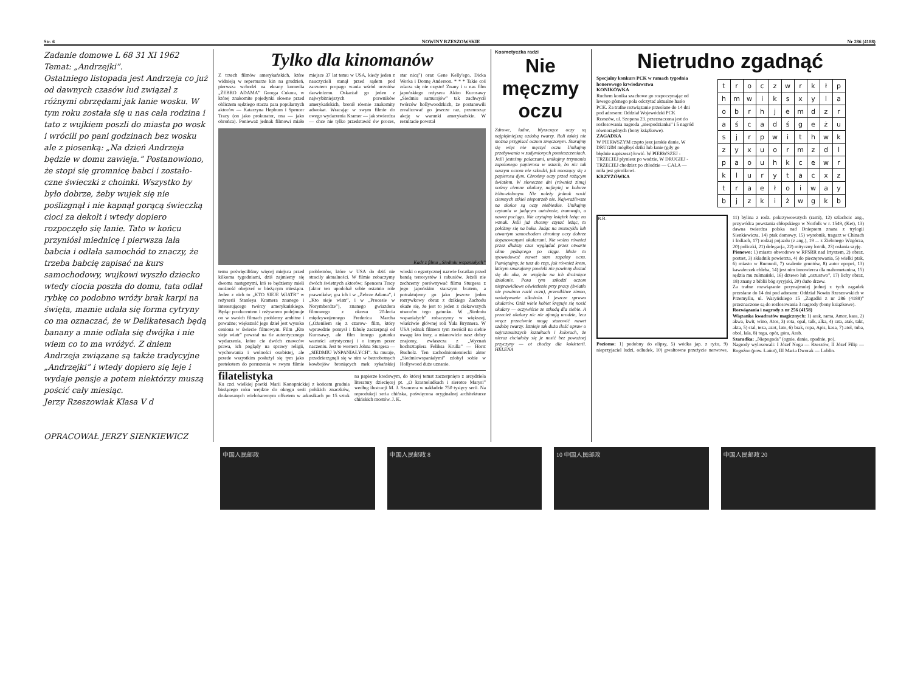Str. 6 NOWINY RZESZOWSKIE Nr 286 (4188)
Zadanie domowe L 68 31 XI 1962
Temat: „Andrzejki”.
Ostatniego listopada jest Andrzeja co już od dawnych czasów lud związał z różnymi obrzędami jak lanie wosku. W tym roku została się u nas cała rodzina i tato z wujkiem poszli do miasta po wosk i wrócili po pani godzinach bez wosku ale z piosenką: „Na dzień Andrzeja będzie w domu zawieja.” Postanowiono, że stopi się gromnicę babci i zostało-czne świeczki z choinki. Wszystko by było dobrze, żeby wujek się nie poślizgnął i nie kapnął gorącą świeczką cioci za dekolt i wtedy dopiero rozpoczęło się lanie. Tato w końcu przyniósł miednicę i pierwsza lała babcia i odlała samochód to znaczy, że trzeba babcię zapisać na kurs samochodowy, wujkowi wyszło dziecko wtedy ciocia poszła do domu, tata odlał rybkę co podobno wróży brak karpi na święta, mamie udała się forma cytryny co ma oznaczać, że w Delikatesach będą banany a mnie odlała się dwójka i nie wiem co to ma wróżyć. Z dniem Andrzeja związane są także tradycyjne „Andrzejki” i wtedy dopiero się leje i wydaje pensje a potem niektórzy muszą pościć cały miesiąc.
Jerzy Rzeszowiak Klasa V d
OPRACOWAŁ JERZY SIENKIEWICZ
Tylko dla kinomanów
Z trzech filmów amerykańskich, które widnieją w repertuarze kin na grudzień, pierwsza wchodzi na ekrany komedia „ŻEBRO ADAMA” Georga Cukora, w której znakomite pojedynki słowne przed obliczem sędziego stacza para popularnych aktorów — Katarzyna Hepburn i Spencer Tracy (on jako prokurator, ona — jako obrońca). Ponieważ jednak filmowi miało miejsce 37 lat temu w USA, kiedy jeden z nauczycieli stanął przed sądem pod zarzutem propago wania wśród uczniów darwinizmu. Oskarżał go jeden z najwybitniejszych prawników amerykańskich, bronił równie znakomity adwokat. Wracając w swym filmie do owego wydarzenia Kramer — jak stwierdza — chce nie tylko przedstawić ów proces, star nicą”) oraz Gene Kelly'ego, Dicka Worka i Donnę Anderson. * * * Takie coś zdarza się nie często! Znany i u nas film japońskiego reżysera Akiro Kurosawy „Siedmiu samurajów” tak zachwycił twórców hollywoodzkich, że postanowili zrealizować go jeszcze raz, przenosząc akcję w warunki amerykańskie. W rezultacie powstał
Kadr z filmu „Siedmiu wspaniałych”
temu poświęciliśmy więcej miejsca przed kilkoma tygodniami, dziś zajmiemy się dwoma następnymi, któ re będziemy mieli możność obejrzeć w bieżącym miesiącu. Jeden z nich to „KTO SIEJE WIATR” w reżyserii Stanleya Kramera znanego i interesującego twórcy amerykańskiego. Będąc producentem i reżyserem podejmuje on w swoich filmach problemy ambitne i poważne; większość jego dzieł jest wysoko ceniona w świecie filmowym. Film „Kto sieje wiatr” powstał na tle autentycznego wydarzenia, które cie dwóch znawców prawa, ich poglądy na sprawy religii, wychowania i wolności osobistej, ale przede wszystkim posłużył się tym jako pretekstem do poruszenia w swym filmie problemów, które w USA do dziś nie straciły aktualności. W filmie zobaczymy dwóch świetnych aktorów; Spencera Tracy (aktor ten upodobał sobie ostatnio role prawników; gra ich i w „Żebrze Adama”, i „Kto sieje wiatr”, i w „Procesie w Norymberdze”), znanego gwiazdora filmowego z okresu 20-lecia międzywojennego Frederica Marcha („Ożeniłem się z czarow- film, który wprawdzie pomysł i fabułę zaczerpnął od Kurosawy, ale film innego gatunku wartości artystycznej i o innym przez naczeniu. Jest to western Johna Sturgesa — „SIEDMIU WSPANIAŁYCH”. Sa muraje, przedzierzgnęli się w nim w bezrobotnych kowbojów broniących mek sykańskiej wioski o egzotycznej nazwie Ixcatlan przed bandą terrorystów i rabusiów. Jeżeli nie zechcemy porównywać filmu Sturgesa z jego japońskim starszym bratem, a potraktujemy go jako jeszcze jeden rozrywkowy obraz z dzikiego Zachodu okaże się, że jest to jeden z ciekawszych utworów tego gatunku. W „Siedmiu wspaniałych” zobaczymy w większej, właściwie głównej roli Yula Brynnera. W USA jednak filmem tym zwrócił na siebie uwagę kto inny, a mianowicie nasz dobry znajomy, zwłaszcza z „Wyznań hochsztaplera Feliksa Krulla” — Horst Bucholz. Ten zachodnioniemiecki aktor „Siedmiowspaniałymi” zdobył sobie w Hollywood duże uznanie.
filatelistyka
Ku czci wielkiej poetki Marii Konopnickiej z końcem grudnia bieżącego roku wejdzie do okręgu serii polskich znaczków, drukowanych wielobarwnym offsetem w arkusikach po 15 sztuk na papierze kredowym, do której temat zaczerpnięto z arcydzieła literatury dziecięcej pt. „O krasnoludkach i sierotce Marysi” według ilustracji M. J. Szancera w nakładzie 750 tysięcy serii. Na reprodukcji seria chińska, poświęcona oryginalnej architekturze chińskich mostów. J. K.
Kosmetyczka radzi
Nie męczmy oczu
Zdrowe, ładne, błyszczące oczy są najpiękniejszą ozdobą twarzy. Roli takiej nie można przypisać oczom zmęczonym. Starajmy się więc nie męczyć oczu. Unikajmy przebywania w zadymionych pomieszczeniach. Jeśli jesteśmy palaczami, unikajmy trzymania zapalonego papierosa w ustach, bo nic tak naszym oczom nie szkodzi, jak unoszący się z papierosa dym. Chrońmy oczy przed rażącym światłem. W słoneczne dni (również zimą) nośmy ciemne okulary, najlepiej w kolorze żółto-zielonym. Nie należy jednak nosić ciemnych szkieł niepotrzeb nie. Najwrażliwsze na słońce są oczy niebieskie. Unikajmy czytania w jadącym autobusie, tramwaju, a nawet pociągu. Nie czytajmy książek leżąc na wznak. Jeśli już chcemy czytać leżąc, to połóżmy się na boku. Jadąc na motocyklu lub otwartym samochodem chrońmy oczy dobrze dopasowanymi okularami. Nie wolno również przez dłuższy czas wyglądać przez otwarte okno pędzącego po ciągu. Może to spowodować nawet stan zapalny oczu. Pamiętajmy, że tusz do rzęs, jak również krem, którym smarujemy powieki nie powinny dostać się do oka, ze względu na ich drażniące działanie. Poza tym szkodzi oczom nieprawidłowe oświetlenie przy pracy (światło nie powinno razić oczu), przenikliwe zimno, nadużywanie alkoholu. I jeszcze sprawa okularów. Otóż wiele kobiet krępuje się nosić okulary — oczywiście ze szkodą dla siebie. A przecież okulary nic nie ujmują urodzie, lecz wręcz przeciwnie mogą stanowić nawet ozdobę twarzy. Istnieje tak duża ilość opraw o najrozmaitszych kształtach i kolorach, że nieraz chciałoby się je nosić bez poważnej przyczyny — ot choćby dla kokieterii. HELENA
Nietrudno zgadnąć
Specjalny konkurs PCK w ramach tygodnia honorowego krwiodawstwa
KONIKÓWKA
Ruchem konika szachowe go rozpoczynając od lewego górnego pola odczytać aktualne hasło PCK. Za trafne rozwiązanie przesłane do 14 dni pod adresem: Oddział Wojewódzki PCK Rzeszów, ul. Szopena 23. przeznaczona jest do rozlosowania nagroda „niespodzianka” i 5 nagród równorzędnych (bony książkowe).
ZAGADKA
W PIERWSZYM często jesz jarskie danie, W DRUGIM mógłbyś dziki lub łanie (gdy go błędnie napiszesz) łowić. W PIERWSZEJ - TRZECIEJ płyniesz po wodzie, W DRUGIEJ - TRZECIEJ chodzisz po chłodzie — CAŁA — miła jest górnikowi.
KRZYŻÓWKA
| t | r | o | c | z | w | r | k | ł | p |
| h | m | w | i | k | s | x | y | l | a |
| o | b | r | h | j | e | m | d | z | r |
| a | ś | c | a | d | ś | g | e | ż | u |
| s | j | r | p | w | i | t | h | w | k |
| z | y | x | u | o | r | m | z | d | l |
| p | a | o | u | h | k | c | e | w | r |
| k | l | u | r | y | t | a | c | x | z |
| t | r | a | e | ł | o | i | w | a | y |
| b | j | z | k | i | ż | w | g | k | b |
B.B.
Poziomo: 1) podobny do elipsy, 5) wódka jap. z ryżu, 9) nieprzyjaciel ludzi, odludek, 10) gwałtowne przeżycie nerwowe, 11) bylina z rodz. pokrzywowatych (rami), 12) szlachcic ang., przywódca powstania chłopskiego w Norfolk w r. 1549, (Ket), 13) dawna twierdza polska nad Dnieprem znana z trylogii Sienkiewicza, 14) ptak domowy, 15) wyrobnik, tragarz w Chinach i Indiach, 17) rodzaj pojazdu (z ang.), 19 ... z Zielonego Wzgórza, 20) policzki, 21) delegacja, 22) mityczny lotnik, 23) osłania szyję.
Pionowo: 1) miasto obwodowe w RFSRR nad Irtyszem, 2) obraz, portret, 3) składnik powietrza, 4) do pieczętowania, 5) wielki ptak, 6) miasto w Rumunii, 7) scalenie gruntów, 8) autor epopei, 13) kawałeczek chleba, 14) jest nim innowierca dla mahometanina, 15) sędzia mu zułmański, 16) drzewo lub „oszustwo”, 17) lichy obraz, 18) znany z biblii bóg syryjski, 20) dużo drzew.
Za trafne rozwiązanie przynajmniej jednej z tych zagadek przesłane do 14 dni pod adresem: Oddział Nowin Rzeszowskich w Przemyślu, ul. Waryńskiego 15 „Zagadki z nr 286 (4188)” przeznaczone są do rozlosowania 3 nagrody (bony książkowe).
Rozwiązania i nagrody z nr 256 (4158)
Wiązanka kwadratów magicznych: 1) arak, rama, Amor, kara, 2) akwa, kwit, wino, Atos, 3) rota, opal, talk, alka, 4) rata, atak, takt, akta, 5) stal, teza, azot, lato, 6) brak, ropa, Apis, kasa, 7) atol, tuba, obol, lala, 8) toga, opór, góra, Arab.
Szaradka: „Niepogoda” (ognie, danie, opadnie, po).
Nagrody wylosowali: I Józef Noga — Rzeszów, II Józef Filip — Rogoźno (pow. Łańut), III Maria Dworak — Lublin.
中国人民邮政 中国人民邮政 8 10 中国人民邮政 中国人民邮政 20